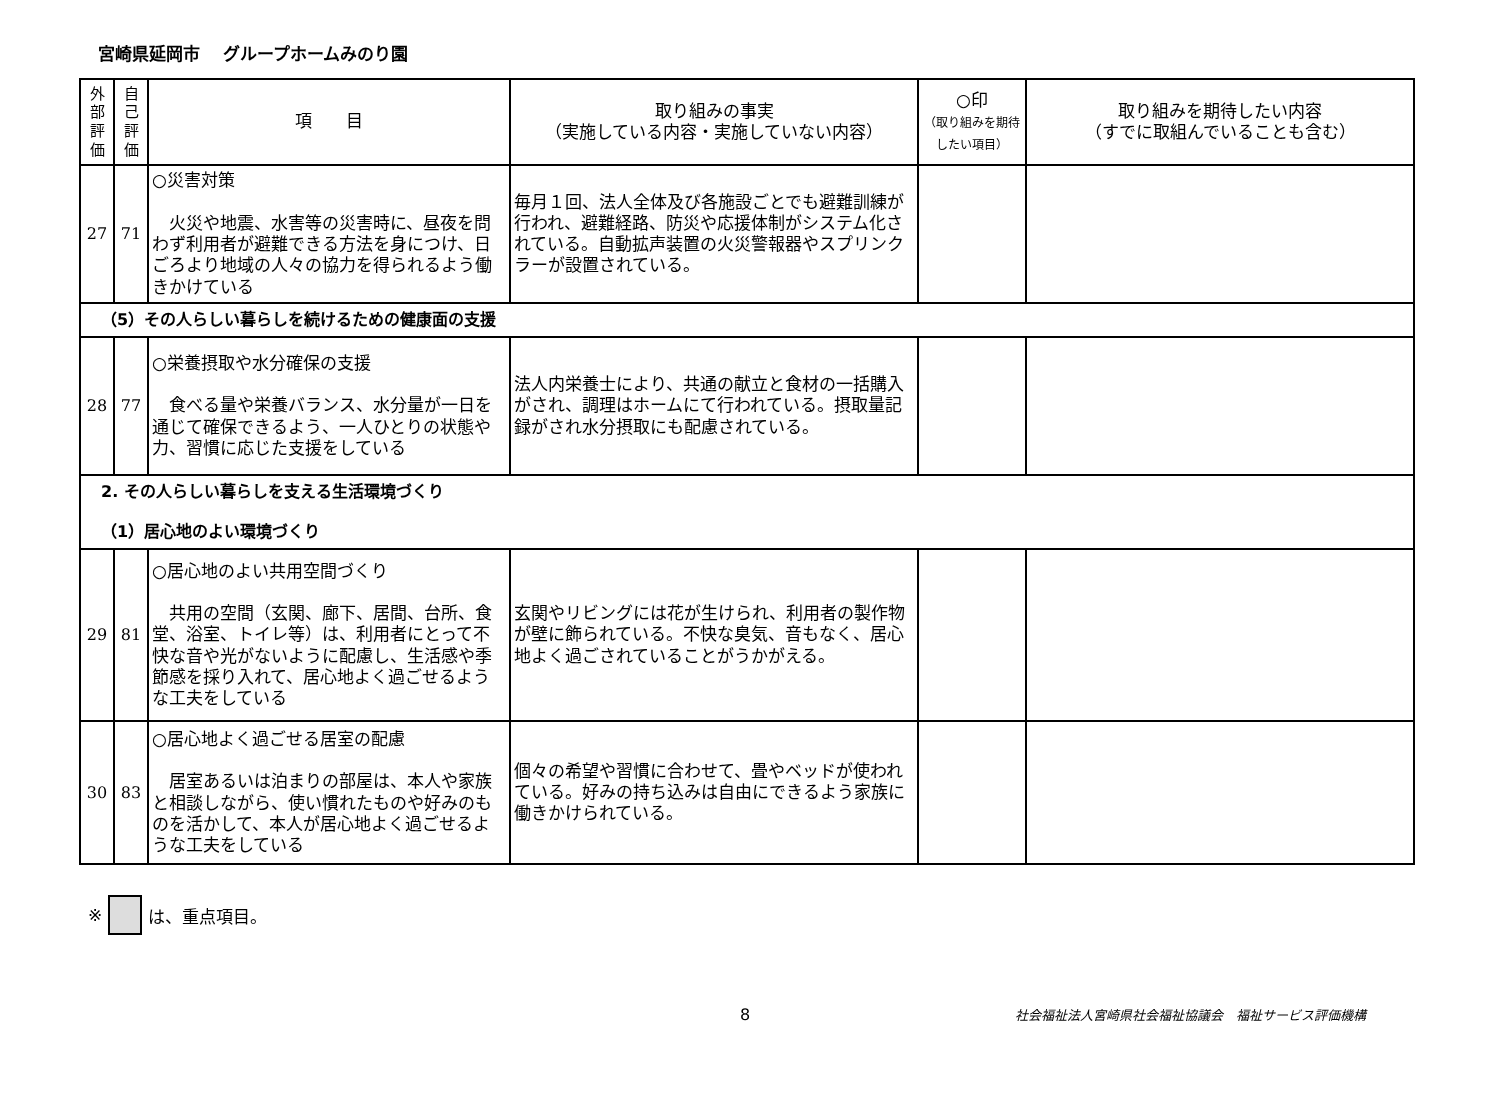宮崎県延岡市　 グループホームみのり園
| 外部評価 | 自己評価 | 項 目 | 取り組みの事実 （実施している内容・実施していない内容） | ○印 （取り組みを期待したい項目） | 取り組みを期待したい内容 （すでに取組んでいることも含む） |
| --- | --- | --- | --- | --- | --- |
| 27 | 71 | ○災害対策 火災や地震、水害等の災害時に、昼夜を問わず利用者が避難できる方法を身につけ、日ごろより地域の人々の協力を得られるよう働きかけている | 毎月１回、法人全体及び各施設ごとでも避難訓練が行われ、避難経路、防災や応援体制がシステム化されている。自動拡声装置の火災警報器やスプリンクラーが設置されている。 | | |
| （5）その人らしい暮らしを続けるための健康面の支援 | | | | | |
| 28 | 77 | ○栄養摂取や水分確保の支援 食べる量や栄養バランス、水分量が一日を通じて確保できるよう、一人ひとりの状態や力、習慣に応じた支援をしている | 法人内栄養士により、共通の献立と食材の一括購入がされ、調理はホームにて行われている。摂取量記録がされ水分摂取にも配慮されている。 | | |
| 2. その人らしい暮らしを支える生活環境づくり （1）居心地のよい環境づくり | | | | | |
| 29 | 81 | ○居心地のよい共用空間づくり 共用の空間（玄関、廊下、居間、台所、食堂、浴室、トイレ等）は、利用者にとって不快な音や光がないように配慮し、生活感や季節感を採り入れて、居心地よく過ごせるような工夫をしている | 玄関やリビングには花が生けられ、利用者の製作物が壁に飾られている。不快な臭気、音もなく、居心地よく過ごされていることがうかがえる。 | | |
| 30 | 83 | ○居心地よく過ごせる居室の配慮 居室あるいは泊まりの部屋は、本人や家族と相談しながら、使い慣れたものや好みのものを活かして、本人が居心地よく過ごせるような工夫をしている | 個々の希望や習慣に合わせて、畳やベッドが使われている。好みの持ち込みは自由にできるよう家族に働きかけられている。 | | |
※ は、重点項目。
8 社会福祉法人宮崎県社会福祉協議会　福祉サービス評価機構